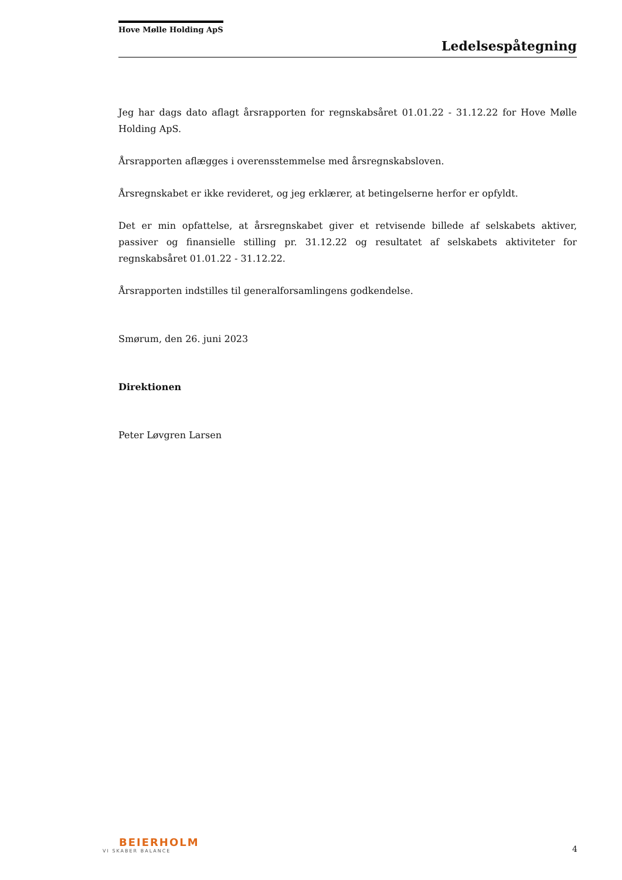Hove Mølle Holding ApS
Ledelsespåtegning
Jeg har dags dato aflagt årsrapporten for regnskabsåret 01.01.22 - 31.12.22 for Hove Mølle Holding ApS.
Årsrapporten aflægges i overensstemmelse med årsregnskabsloven.
Årsregnskabet er ikke revideret, og jeg erklærer, at betingelserne herfor er opfyldt.
Det er min opfattelse, at årsregnskabet giver et retvisende billede af selskabets aktiver, passiver og finansielle stilling pr. 31.12.22 og resultatet af selskabets aktiviteter for regnskabsåret 01.01.22 - 31.12.22.
Årsrapporten indstilles til generalforsamlingens godkendelse.
Smørum, den 26. juni 2023
Direktionen
Peter Løvgren Larsen
BEIERHOLM
VI SKABER BALANCE
4